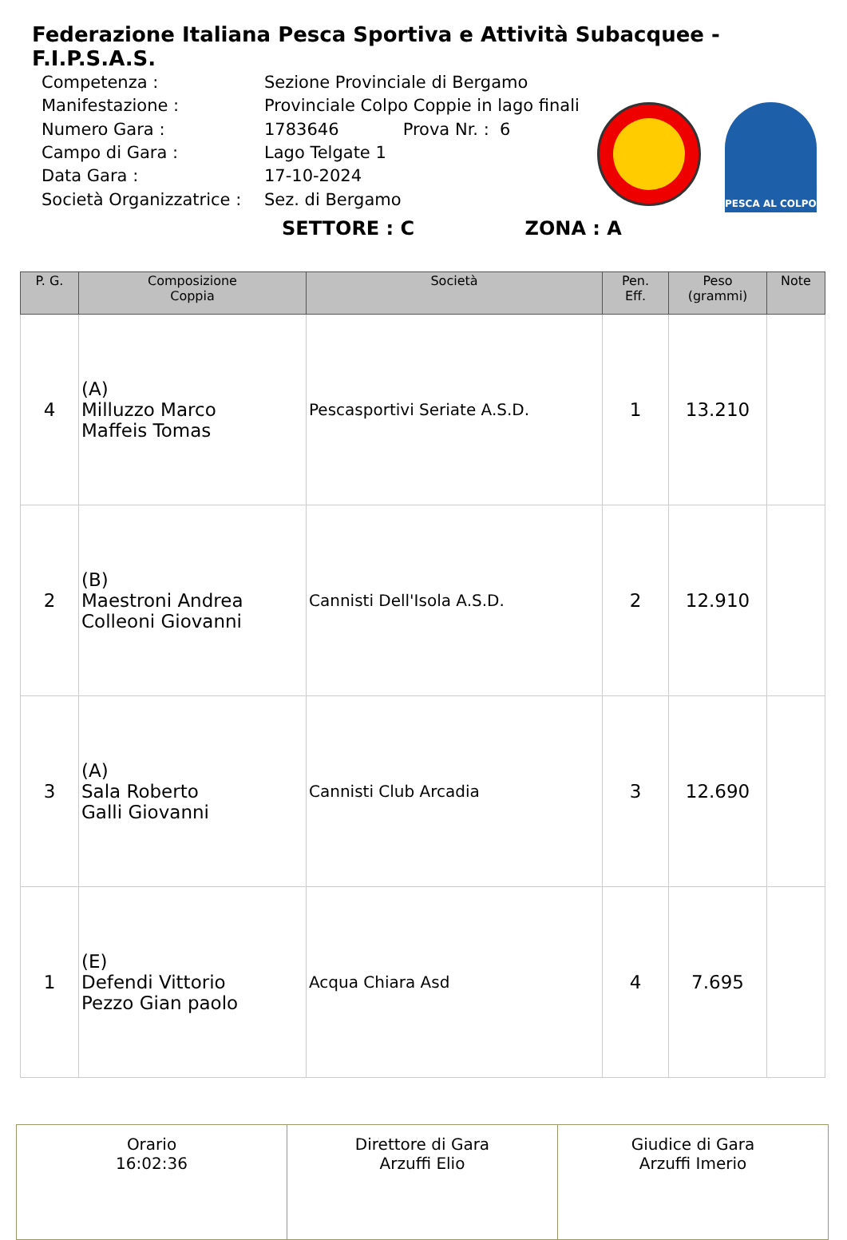Federazione Italiana Pesca Sportiva e Attività Subacquee - F.I.P.S.A.S.
| Competenza : | Sezione Provinciale di Bergamo |
| Manifestazione : | Provinciale Colpo Coppie in lago finali |
| Numero Gara : | 1783646 Prova Nr. : 6 |
| Campo di Gara : | Lago Telgate 1 |
| Data Gara : | 17-10-2024 |
| Società Organizzatrice : | Sez. di Bergamo |
PESCA AL COLPO
SETTORE : C ZONA : A
| P. G. | Composizione Coppia | Società | Pen. Eff. | Peso (grammi) | Note |
| --- | --- | --- | --- | --- | --- |
| 4 | (A) Milluzzo Marco Maffeis Tomas | Pescasportivi Seriate A.S.D. | 1 | 13.210 | |
| 2 | (B) Maestroni Andrea Colleoni Giovanni | Cannisti Dell'Isola A.S.D. | 2 | 12.910 | |
| 3 | (A) Sala Roberto Galli Giovanni | Cannisti Club Arcadia | 3 | 12.690 | |
| 1 | (E) Defendi Vittorio Pezzo Gian paolo | Acqua Chiara Asd | 4 | 7.695 | |
| Orario 16:02:36 | Direttore di Gara Arzuffi Elio | Giudice di Gara Arzuffi Imerio |